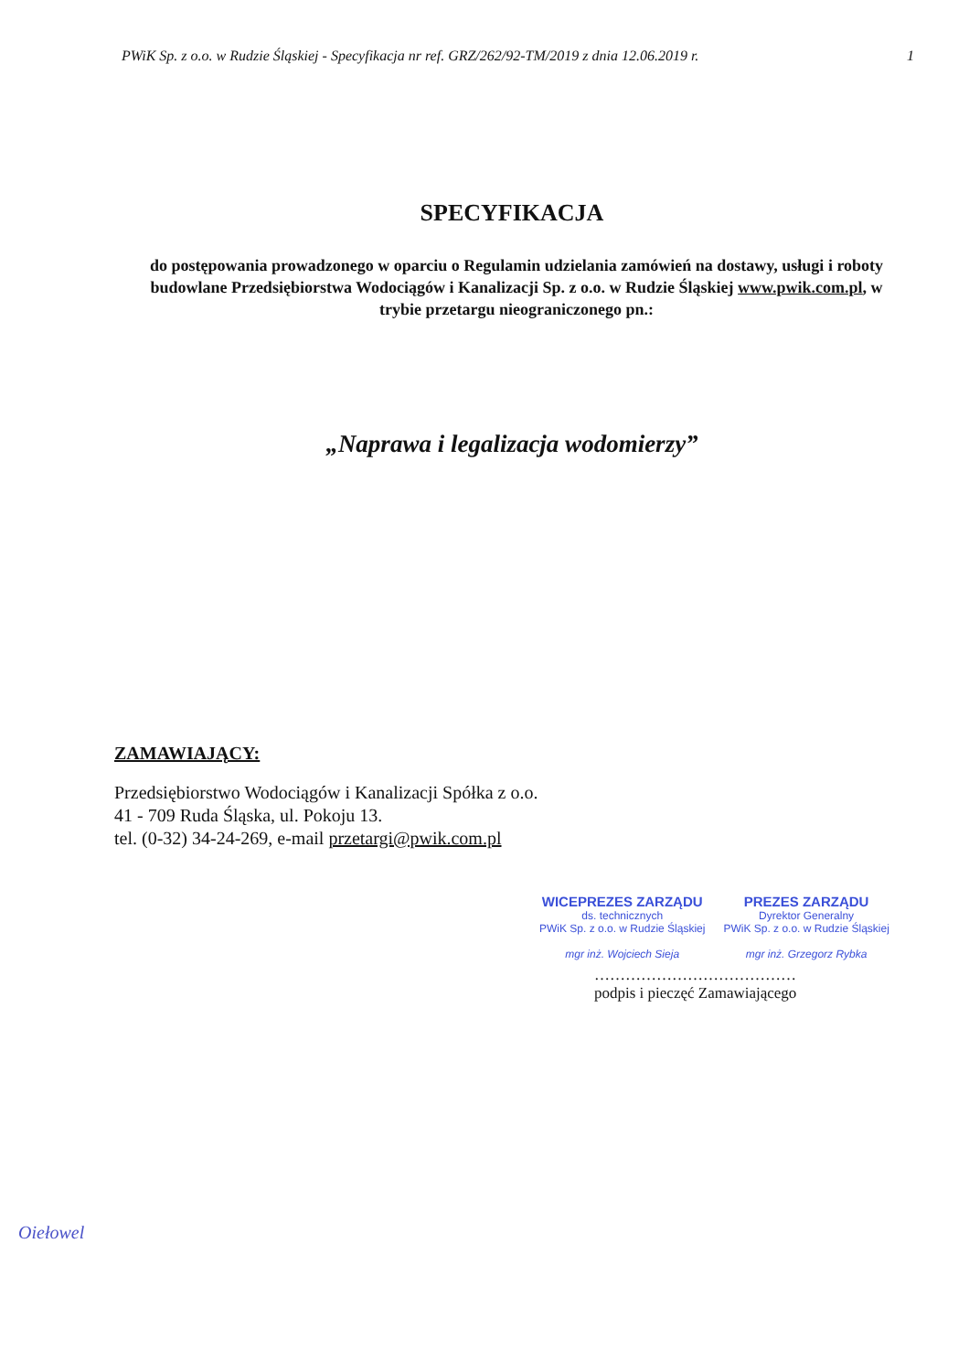PWiK Sp. z o.o. w Rudzie Śląskiej - Specyfikacja nr ref. GRZ/262/92-TM/2019 z dnia 12.06.2019 r. 1
SPECYFIKACJA
do postępowania prowadzonego w oparciu o Regulamin udzielania zamówień na dostawy, usługi i roboty budowlane Przedsiębiorstwa Wodociągów i Kanalizacji Sp. z o.o. w Rudzie Śląskiej www.pwik.com.pl, w trybie przetargu nieograniczonego pn.:
„Naprawa i legalizacja wodomierzy”
ZAMAWIAJĄCY:
Przedsiębiorstwo Wodociągów i Kanalizacji Spółka z o.o.
41 - 709 Ruda Śląska, ul. Pokoju 13.
tel. (0-32) 34-24-269, e-mail przetargi@pwik.com.pl
WICEPREZES ZARZĄDU
ds. technicznych
PWiK Sp. z o.o. w Rudzie Śląskiej
mgr inż. Wojciech Sieja
PREZES ZARZĄDU
Dyrektor Generalny
PWiK Sp. z o.o. w Rudzie Śląskiej
mgr inż. Grzegorz Rybka
…………………………………
podpis i pieczęć Zamawiającego
Oiełowel